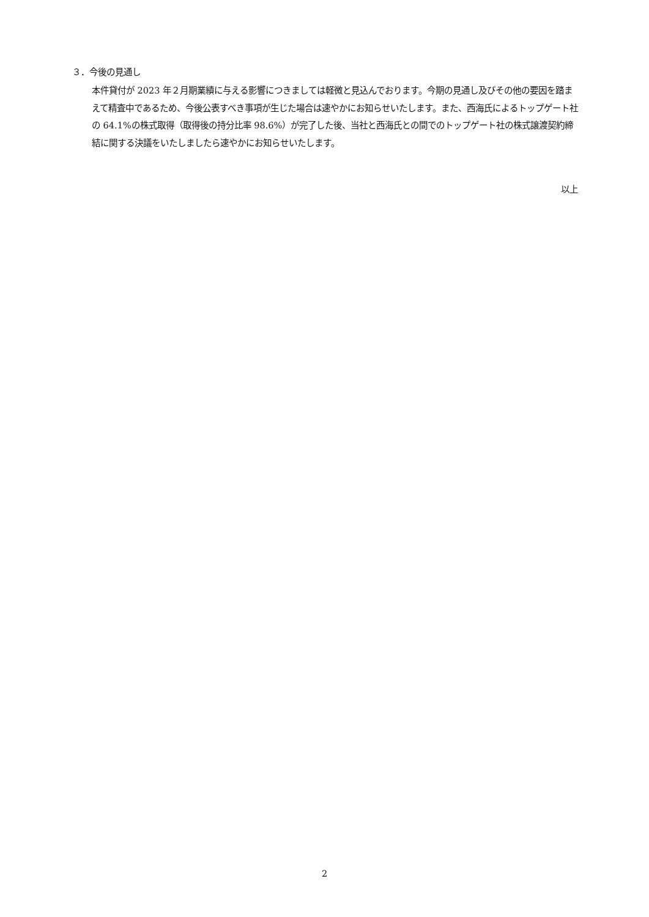３．今後の見通し
本件貸付が 2023 年２月期業績に与える影響につきましては軽微と見込んでおります。今期の見通し及びその他の要因を踏まえて精査中であるため、今後公表すべき事項が生じた場合は速やかにお知らせいたします。また、西海氏によるトップゲート社の 64.1%の株式取得（取得後の持分比率 98.6%）が完了した後、当社と西海氏との間でのトップゲート社の株式譲渡契約締結に関する決議をいたしましたら速やかにお知らせいたします。
以上
2